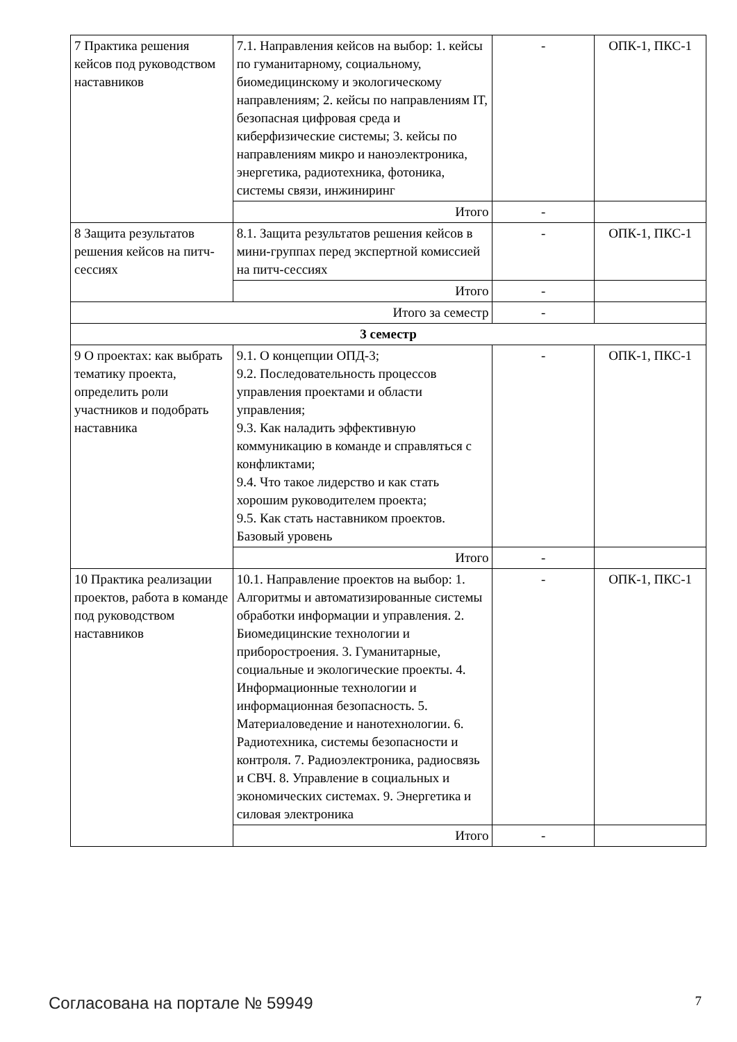| 7 Практика решения кейсов под руководством наставников | 7.1. Направления кейсов на выбор: 1. кейсы по гуманитарному, социальному, биомедицинскому и экологическому направлениям; 2. кейсы по направлениям IT, безопасная цифровая среда и киберфизические системы; 3. кейсы по направлениям микро и наноэлектроника, энергетика, радиотехника, фотоника, системы связи, инжиниринг | - | ОПК-1, ПКС-1 |
| | Итого | - | |
| 8 Защита результатов решения кейсов на питч-сессиях | 8.1. Защита результатов решения кейсов в мини-группах перед экспертной комиссией на питч-сессиях | - | ОПК-1, ПКС-1 |
| | Итого | - | |
| Итого за семестр | | - | |
| 3 семестр | | | |
| 9 О проектах: как выбрать тематику проекта, определить роли участников и подобрать наставника | 9.1. О концепции ОПД-3; 9.2. Последовательность процессов управления проектами и области управления; 9.3. Как наладить эффективную коммуникацию в команде и справляться с конфликтами; 9.4. Что такое лидерство и как стать хорошим руководителем проекта; 9.5. Как стать наставником проектов. Базовый уровень | - | ОПК-1, ПКС-1 |
| | Итого | - | |
| 10 Практика реализации проектов, работа в команде под руководством наставников | 10.1. Направление проектов на выбор: 1. Алгоритмы и автоматизированные системы обработки информации и управления. 2. Биомедицинские технологии и приборостроения. 3. Гуманитарные, социальные и экологические проекты. 4. Информационные технологии и информационная безопасность. 5. Материаловедение и нанотехнологии. 6. Радиотехника, системы безопасности и контроля. 7. Радиоэлектроника, радиосвязь и СВЧ. 8. Управление в социальных и экономических системах. 9. Энергетика и силовая электроника | - | ОПК-1, ПКС-1 |
| | Итого | - | |
Согласована на портале № 59949 7